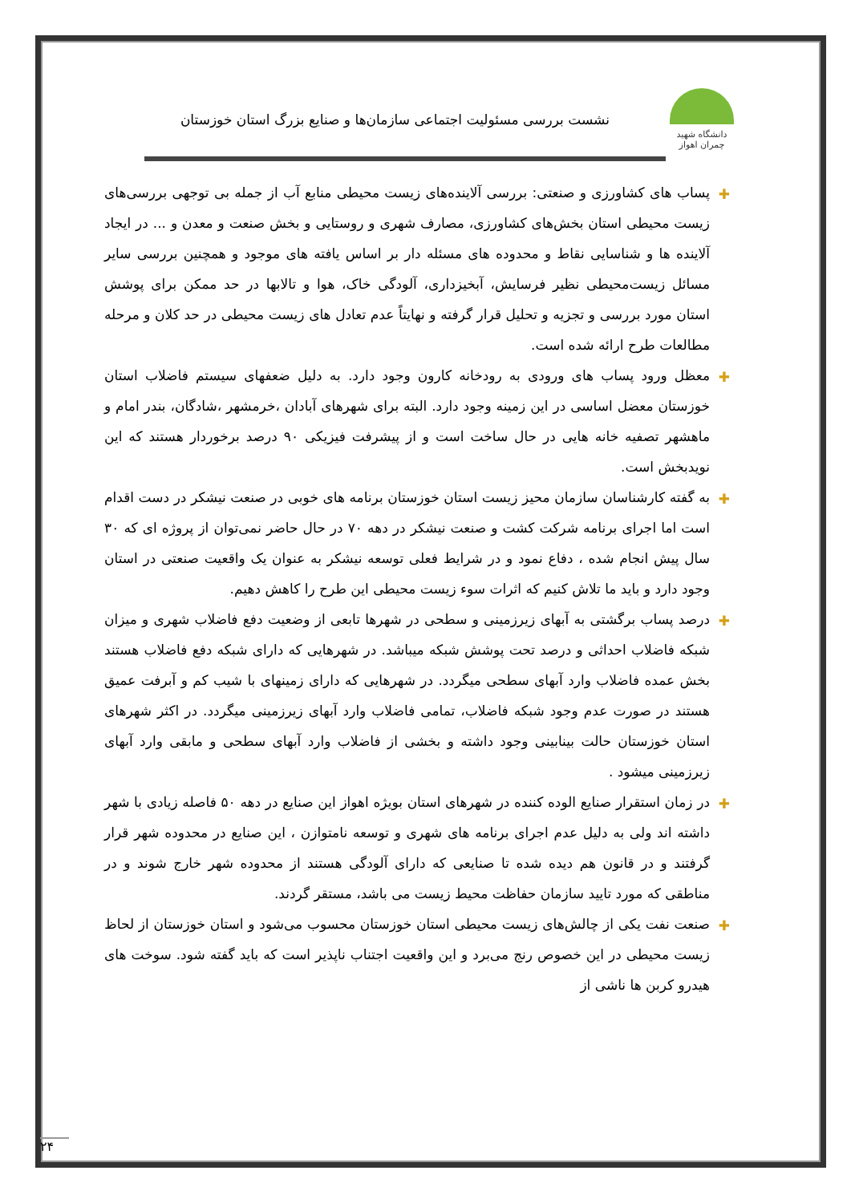دانشگاه شهید چمران اهواز
نشست بررسی مسئولیت اجتماعی سازمان‌ها و صنایع بزرگ استان خوزستان
✚ پساب های کشاورزی و صنعتی: بررسی آلاینده‌های زیست محیطی منابع آب از جمله بی توجهی بررسی‌های زیست محیطی استان بخش‌های کشاورزی، مصارف شهری و روستایی و بخش صنعت و معدن و ... در ایجاد آلاینده ها و شناسایی نقاط و محدوده های مسئله دار بر اساس یافته های موجود و همچنین بررسی سایر مسائل زیست‌محیطی نظیر فرسایش، آبخیزداری، آلودگی خاک، هوا و تالابها در حد ممکن برای پوشش استان مورد بررسی و تجزیه و تحلیل قرار گرفته و نهایتاً عدم تعادل های زیست محیطی در حد کلان و مرحله مطالعات طرح ارائه شده است.
✚ معظل ورود پساب های ورودی به رودخانه کارون وجود دارد. به دلیل ضعفهای سیستم فاضلاب استان خوزستان معضل اساسی در این زمینه وجود دارد. البته برای شهرهای آبادان ،خرمشهر ،شادگان، بندر امام و ماهشهر تصفیه خانه هایی در حال ساخت است و از پیشرفت فیزیکی ۹۰ درصد برخوردار هستند که این نویدبخش است.
✚ به گفته کارشناسان سازمان محیز زیست استان خوزستان برنامه های خوبی در صنعت نیشکر در دست اقدام است اما اجرای برنامه شرکت کشت و صنعت نیشکر در دهه ۷۰ در حال حاضر نمی‌توان از پروژه ای که ۳۰ سال پیش انجام شده ، دفاع نمود و در شرایط فعلی توسعه نیشکر به عنوان یک واقعیت صنعتی در استان وجود دارد و باید ما تلاش کنیم که اثرات سوء زیست محیطی این طرح را کاهش دهیم.
✚ درصد پساب برگشتی به آبهای زیرزمینی و سطحی در شهرها تابعی از وضعیت دفع فاضلاب شهری و میزان شبکه فاضلاب احداثی و درصد تحت پوشش شبکه میباشد. در شهرهایی که دارای شبکه دفع فاضلاب هستند بخش عمده فاضلاب وارد آبهای سطحی میگردد. در شهرهایی که دارای زمینهای با شیب کم و آبرفت عمیق هستند در صورت عدم وجود شبکه فاضلاب، تمامی فاضلاب وارد آبهای زیرزمینی میگردد. در اکثر شهرهای استان خوزستان حالت بینابینی وجود داشته و بخشی از فاضلاب وارد آبهای سطحی و مابقی وارد آبهای زیرزمینی میشود .
✚ در زمان استقرار صنایع الوده کننده در شهرهای استان بویژه اهواز این صنایع در دهه ۵۰ فاصله زیادی با شهر داشته اند ولی به دلیل عدم اجرای برنامه های شهری و توسعه نامتوازن ، این صنایع در محدوده شهر قرار گرفتند و در قانون هم دیده شده تا صنایعی که دارای آلودگی هستند از محدوده شهر خارج شوند و در مناطقی که مورد تایید سازمان حفاظت محیط زیست می باشد، مستقر گردند.
✚ صنعت نفت یکی از چالش‌های زیست محیطی استان خوزستان محسوب می‌شود و استان خوزستان از لحاظ زیست محیطی در این خصوص رنج می‌برد و این واقعیت اجتناب ناپذیر است که باید گفته شود. سوخت های هیدرو کربن ها ناشی از
۲۴